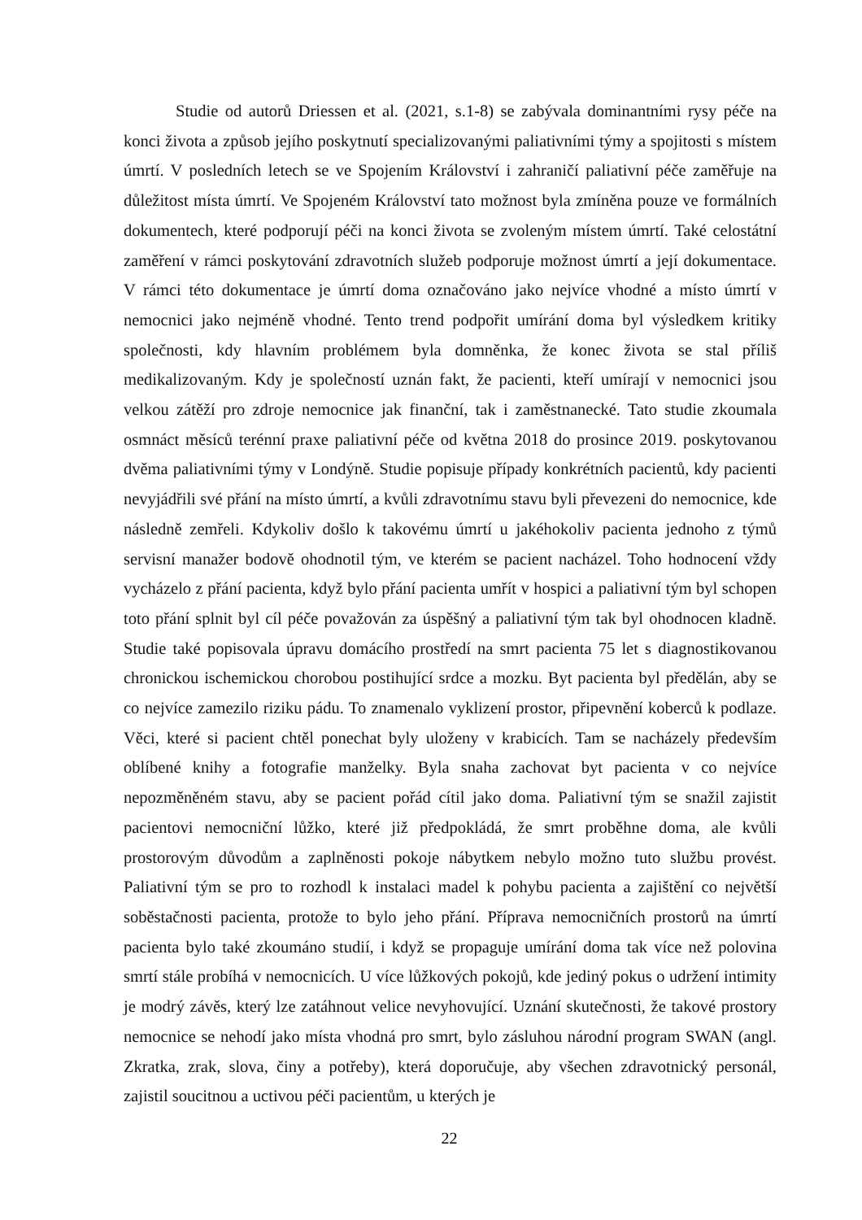Studie od autorů Driessen et al. (2021, s.1-8) se zabývala dominantními rysy péče na konci života a způsob jejího poskytnutí specializovanými paliativními týmy a spojitosti s místem úmrtí. V posledních letech se ve Spojením Království i zahraničí paliativní péče zaměřuje na důležitost místa úmrtí. Ve Spojeném Království tato možnost byla zmíněna pouze ve formálních dokumentech, které podporují péči na konci života se zvoleným místem úmrtí. Také celostátní zaměření v rámci poskytování zdravotních služeb podporuje možnost úmrtí a její dokumentace. V rámci této dokumentace je úmrtí doma označováno jako nejvíce vhodné a místo úmrtí v nemocnici jako nejméně vhodné. Tento trend podpořit umírání doma byl výsledkem kritiky společnosti, kdy hlavním problémem byla domněnka, že konec života se stal příliš medikalizovaným. Kdy je společností uznán fakt, že pacienti, kteří umírají v nemocnici jsou velkou zátěží pro zdroje nemocnice jak finanční, tak i zaměstnanecké. Tato studie zkoumala osmnáct měsíců terénní praxe paliativní péče od května 2018 do prosince 2019. poskytovanou dvěma paliativními týmy v Londýně. Studie popisuje případy konkrétních pacientů, kdy pacienti nevyjádřili své přání na místo úmrtí, a kvůli zdravotnímu stavu byli převezeni do nemocnice, kde následně zemřeli. Kdykoliv došlo k takovému úmrtí u jakéhokoliv pacienta jednoho z týmů servisní manažer bodově ohodnotil tým, ve kterém se pacient nacházel. Toho hodnocení vždy vycházelo z přání pacienta, když bylo přání pacienta umřít v hospici a paliativní tým byl schopen toto přání splnit byl cíl péče považován za úspěšný a paliativní tým tak byl ohodnocen kladně. Studie také popisovala úpravu domácího prostředí na smrt pacienta 75 let s diagnostikovanou chronickou ischemickou chorobou postihující srdce a mozku. Byt pacienta byl předělán, aby se co nejvíce zamezilo riziku pádu. To znamenalo vyklizení prostor, připevnění koberců k podlaze. Věci, které si pacient chtěl ponechat byly uloženy v krabicích. Tam se nacházely především oblíbené knihy a fotografie manželky. Byla snaha zachovat byt pacienta v co nejvíce nepozměněném stavu, aby se pacient pořád cítil jako doma. Paliativní tým se snažil zajistit pacientovi nemocniční lůžko, které již předpokládá, že smrt proběhne doma, ale kvůli prostorovým důvodům a zaplněnosti pokoje nábytkem nebylo možno tuto službu provést. Paliativní tým se pro to rozhodl k instalaci madel k pohybu pacienta a zajištění co největší soběstačnosti pacienta, protože to bylo jeho přání. Příprava nemocničních prostorů na úmrtí pacienta bylo také zkoumáno studií, i když se propaguje umírání doma tak více než polovina smrtí stále probíhá v nemocnicích. U více lůžkových pokojů, kde jediný pokus o udržení intimity je modrý závěs, který lze zatáhnout velice nevyhovující. Uznání skutečnosti, že takové prostory nemocnice se nehodí jako místa vhodná pro smrt, bylo zásluhou národní program SWAN (angl. Zkratka, zrak, slova, činy a potřeby), která doporučuje, aby všechen zdravotnický personál, zajistil soucitnou a uctivou péči pacientům, u kterých je
22